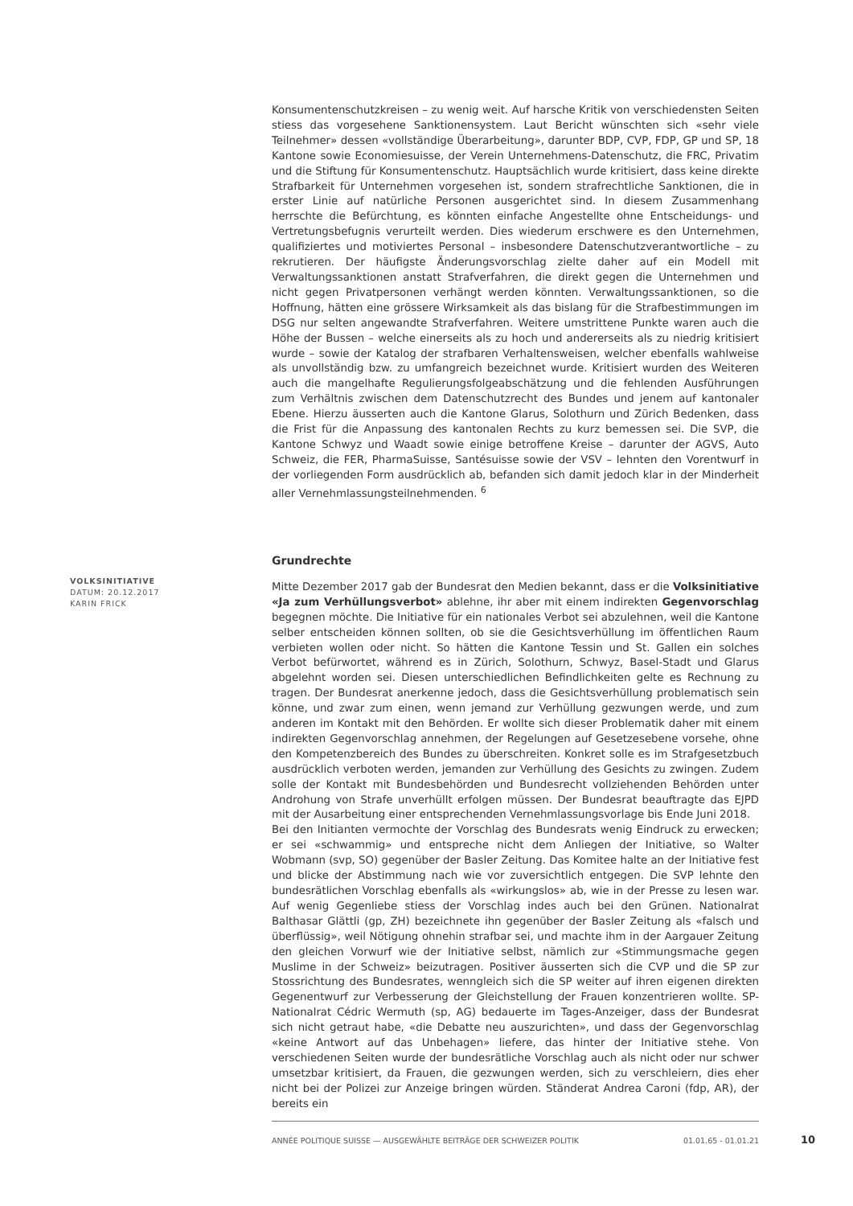Konsumentenschutzkreisen – zu wenig weit. Auf harsche Kritik von verschiedensten Seiten stiess das vorgesehene Sanktionensystem. Laut Bericht wünschten sich «sehr viele Teilnehmer» dessen «vollständige Überarbeitung», darunter BDP, CVP, FDP, GP und SP, 18 Kantone sowie Economiesuisse, der Verein Unternehmens-Datenschutz, die FRC, Privatim und die Stiftung für Konsumentenschutz. Hauptsächlich wurde kritisiert, dass keine direkte Strafbarkeit für Unternehmen vorgesehen ist, sondern strafrechtliche Sanktionen, die in erster Linie auf natürliche Personen ausgerichtet sind. In diesem Zusammenhang herrschte die Befürchtung, es könnten einfache Angestellte ohne Entscheidungs- und Vertretungsbefugnis verurteilt werden. Dies wiederum erschwere es den Unternehmen, qualifiziertes und motiviertes Personal – insbesondere Datenschutzverantwortliche – zu rekrutieren. Der häufigste Änderungsvorschlag zielte daher auf ein Modell mit Verwaltungssanktionen anstatt Strafverfahren, die direkt gegen die Unternehmen und nicht gegen Privatpersonen verhängt werden könnten. Verwaltungssanktionen, so die Hoffnung, hätten eine grössere Wirksamkeit als das bislang für die Strafbestimmungen im DSG nur selten angewandte Strafverfahren. Weitere umstrittene Punkte waren auch die Höhe der Bussen – welche einerseits als zu hoch und andererseits als zu niedrig kritisiert wurde – sowie der Katalog der strafbaren Verhaltensweisen, welcher ebenfalls wahlweise als unvollständig bzw. zu umfangreich bezeichnet wurde. Kritisiert wurden des Weiteren auch die mangelhafte Regulierungsfolgeabschätzung und die fehlenden Ausführungen zum Verhältnis zwischen dem Datenschutzrecht des Bundes und jenem auf kantonaler Ebene. Hierzu äusserten auch die Kantone Glarus, Solothurn und Zürich Bedenken, dass die Frist für die Anpassung des kantonalen Rechts zu kurz bemessen sei. Die SVP, die Kantone Schwyz und Waadt sowie einige betroffene Kreise – darunter der AGVS, Auto Schweiz, die FER, PharmaSuisse, Santésuisse sowie der VSV – lehnten den Vorentwurf in der vorliegenden Form ausdrücklich ab, befanden sich damit jedoch klar in der Minderheit aller Vernehmlassungsteilnehmenden. <sup>6</sup>
Grundrechte
Mitte Dezember 2017 gab der Bundesrat den Medien bekannt, dass er die Volksinitiative «Ja zum Verhüllungsverbot» ablehne, ihr aber mit einem indirekten Gegenvorschlag begegnen möchte. Die Initiative für ein nationales Verbot sei abzulehnen, weil die Kantone selber entscheiden können sollten, ob sie die Gesichtsverhüllung im öffentlichen Raum verbieten wollen oder nicht. So hätten die Kantone Tessin und St. Gallen ein solches Verbot befürwortet, während es in Zürich, Solothurn, Schwyz, Basel-Stadt und Glarus abgelehnt worden sei. Diesen unterschiedlichen Befindlichkeiten gelte es Rechnung zu tragen. Der Bundesrat anerkenne jedoch, dass die Gesichtsverhüllung problematisch sein könne, und zwar zum einen, wenn jemand zur Verhüllung gezwungen werde, und zum anderen im Kontakt mit den Behörden. Er wollte sich dieser Problematik daher mit einem indirekten Gegenvorschlag annehmen, der Regelungen auf Gesetzesebene vorsehe, ohne den Kompetenzbereich des Bundes zu überschreiten. Konkret solle es im Strafgesetzbuch ausdrücklich verboten werden, jemanden zur Verhüllung des Gesichts zu zwingen. Zudem solle der Kontakt mit Bundesbehörden und Bundesrecht vollziehenden Behörden unter Androhung von Strafe unverhüllt erfolgen müssen. Der Bundesrat beauftragte das EJPD mit der Ausarbeitung einer entsprechenden Vernehmlassungsvorlage bis Ende Juni 2018.
Bei den Initianten vermochte der Vorschlag des Bundesrats wenig Eindruck zu erwecken; er sei «schwammig» und entspreche nicht dem Anliegen der Initiative, so Walter Wobmann (svp, SO) gegenüber der Basler Zeitung. Das Komitee halte an der Initiative fest und blicke der Abstimmung nach wie vor zuversichtlich entgegen. Die SVP lehnte den bundesrätlichen Vorschlag ebenfalls als «wirkungslos» ab, wie in der Presse zu lesen war. Auf wenig Gegenliebe stiess der Vorschlag indes auch bei den Grünen. Nationalrat Balthasar Glättli (gp, ZH) bezeichnete ihn gegenüber der Basler Zeitung als «falsch und überflüssig», weil Nötigung ohnehin strafbar sei, und machte ihm in der Aargauer Zeitung den gleichen Vorwurf wie der Initiative selbst, nämlich zur «Stimmungsmache gegen Muslime in der Schweiz» beizutragen. Positiver äusserten sich die CVP und die SP zur Stossrichtung des Bundesrates, wenngleich sich die SP weiter auf ihren eigenen direkten Gegenentwurf zur Verbesserung der Gleichstellung der Frauen konzentrieren wollte. SP-Nationalrat Cédric Wermuth (sp, AG) bedauerte im Tages-Anzeiger, dass der Bundesrat sich nicht getraut habe, «die Debatte neu auszurichten», und dass der Gegenvorschlag «keine Antwort auf das Unbehagen» liefere, das hinter der Initiative stehe. Von verschiedenen Seiten wurde der bundesrätliche Vorschlag auch als nicht oder nur schwer umsetzbar kritisiert, da Frauen, die gezwungen werden, sich zu verschleiern, dies eher nicht bei der Polizei zur Anzeige bringen würden. Ständerat Andrea Caroni (fdp, AR), der bereits ein
VOLKSINITIATIVE
DATUM: 20.12.2017
KARIN FRICK
ANNÉE POLITIQUE SUISSE — AUSGEWÄHLTE BEITRÄGE DER SCHWEIZER POLITIK 01.01.65 - 01.01.21
10